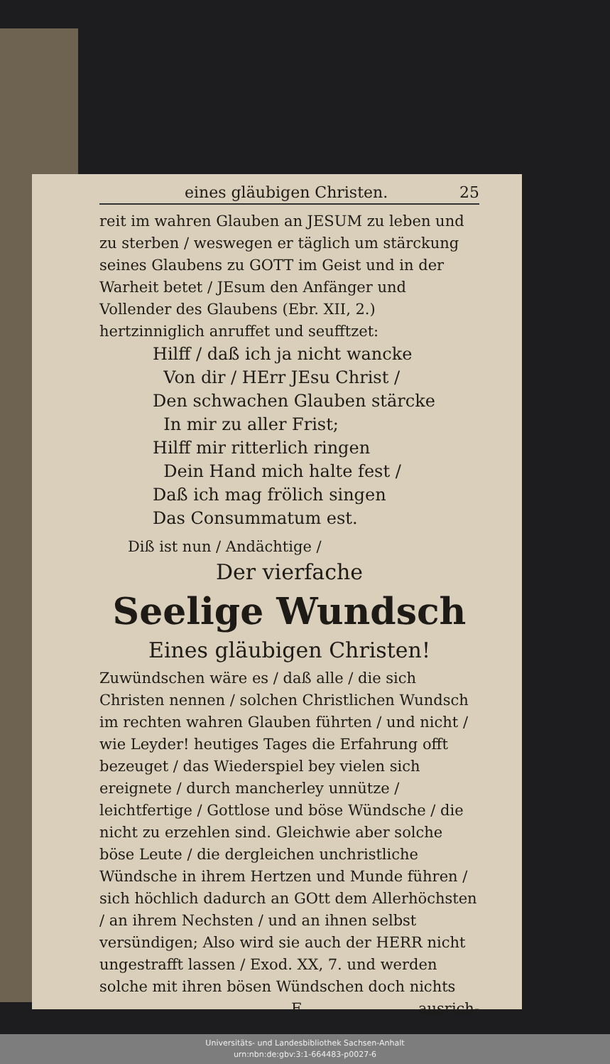eines gläubigen Christen. 25
reit im wahren Glauben an JESUM zu leben und zu sterben / weswegen er täglich um stärckung seines Glaubens zu GOTT im Geist und in der Warheit betet / JEsum den Anfänger und Vollender des Glaubens (Ebr. XII, 2.) hertzinniglich anruffet und seufftzet:
Hilff / daß ich ja nicht wancke
Von dir / HErr JEsu Christ /
Den schwachen Glauben stärcke
In mir zu aller Frist;
Hilff mir ritterlich ringen
Dein Hand mich halte fest /
Daß ich mag frölich singen
Das Consummatum est.
Diß ist nun / Andächtige /
Der vierfache
Seelige Wundsch
Eines gläubigen Christen!
Zuwündschen wäre es / daß alle / die sich Christen nennen / solchen Christlichen Wundsch im rechten wahren Glauben führten / und nicht / wie Leyder! heutiges Tages die Erfahrung offt bezeuget / das Wiederspiel bey vielen sich ereignete / durch mancherley unnütze / leichtfertige / Gottlose und böse Wündsche / die nicht zu erzehlen sind. Gleichwie aber solche böse Leute / die dergleichen unchristliche Wündsche in ihrem Hertzen und Munde führen / sich höchlich dadurch an GOtt dem Allerhöchsten / an ihrem Nechsten / und an ihnen selbst versündigen; Also wird sie auch der HERR nicht ungestrafft lassen / Exod. XX, 7. und werden solche mit ihren bösen Wündschen doch nichts
Fausrich-
Universitäts- und Landesbibliothek Sachsen-Anhalt
urn:nbn:de:gbv:3:1-664483-p0027-6